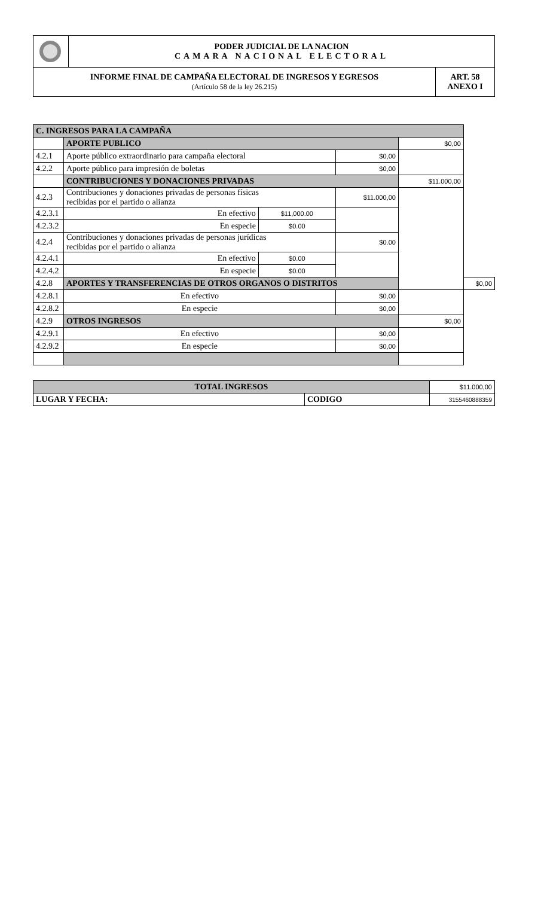| | PODER JUDICIAL DE LA NACION CAMARA NACIONAL ELECTORAL | |
| INFORME FINAL DE CAMPAÑA ELECTORAL DE INGRESOS Y EGRESOS (Artículo 58 de la ley 26.215) | | ART. 58 ANEXO I |
| C. INGRESOS PARA LA CAMPAÑA | | | | | |
| | APORTE PUBLICO | | | $0,00 | |
| 4.2.1 | Aporte público extraordinario para campaña electoral | | $0,00 | | |
| 4.2.2 | Aporte público para impresión de boletas | | $0,00 | | |
| | CONTRIBUCIONES Y DONACIONES PRIVADAS | | | $11.000,00 | |
| 4.2.3 | Contribuciones y donaciones privadas de personas físicas recibidas por el partido o alianza | | $11.000,00 | | |
| 4.2.3.1 | En efectivo | $11,000.00 | | | |
| 4.2.3.2 | En especie | $0.00 | | | |
| 4.2.4 | Contribuciones y donaciones privadas de personas jurídicas recibidas por el partido o alianza | | $0.00 | | |
| 4.2.4.1 | En efectivo | $0.00 | | | |
| 4.2.4.2 | En especie | $0.00 | | | |
| 4.2.8 | APORTES Y TRANSFERENCIAS DE OTROS ORGANOS O DISTRITOS | | | | $0,00 |
| 4.2.8.1 | En efectivo | | $0,00 | | |
| 4.2.8.2 | En especie | | $0,00 | | |
| 4.2.9 | OTROS INGRESOS | | | $0,00 | |
| 4.2.9.1 | En efectivo | | $0,00 | | |
| 4.2.9.2 | En especie | | $0,00 | | |
| TOTAL INGRESOS | | $11.000,00 |
| LUGAR Y FECHA: | CODIGO | 3155460888359 |